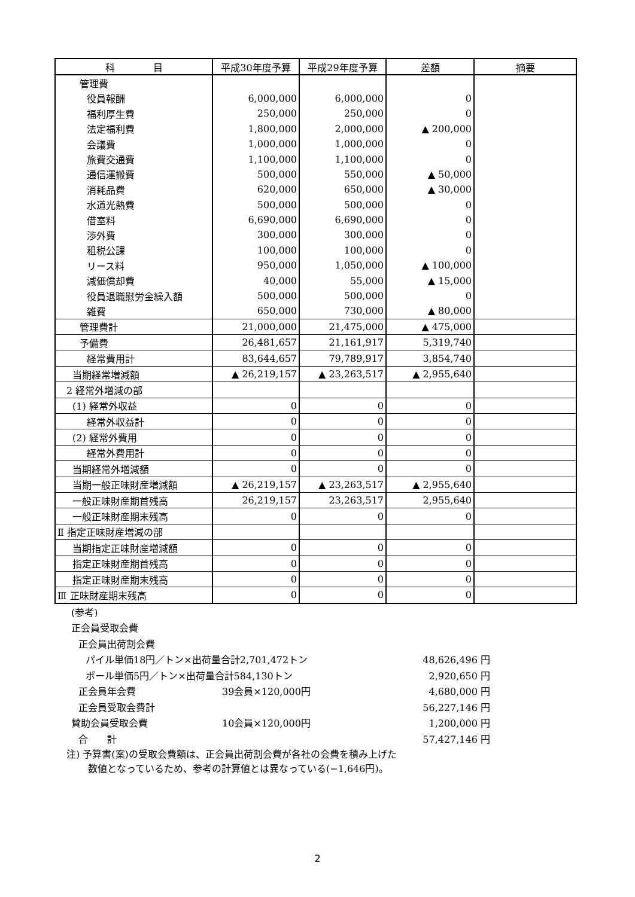| 科 目 | 平成30年度予算 | 平成29年度予算 | 差額 | 摘要 |
| --- | --- | --- | --- | --- |
| 管理費 | | | | |
| 役員報酬 | 6,000,000 | 6,000,000 | 0 | |
| 福利厚生費 | 250,000 | 250,000 | 0 | |
| 法定福利費 | 1,800,000 | 2,000,000 | ▲ 200,000 | |
| 会議費 | 1,000,000 | 1,000,000 | 0 | |
| 旅費交通費 | 1,100,000 | 1,100,000 | 0 | |
| 通信運搬費 | 500,000 | 550,000 | ▲ 50,000 | |
| 消耗品費 | 620,000 | 650,000 | ▲ 30,000 | |
| 水道光熱費 | 500,000 | 500,000 | 0 | |
| 借室料 | 6,690,000 | 6,690,000 | 0 | |
| 渉外費 | 300,000 | 300,000 | 0 | |
| 租税公課 | 100,000 | 100,000 | 0 | |
| リース料 | 950,000 | 1,050,000 | ▲ 100,000 | |
| 減価償却費 | 40,000 | 55,000 | ▲ 15,000 | |
| 役員退職慰労金繰入額 | 500,000 | 500,000 | 0 | |
| 雑費 | 650,000 | 730,000 | ▲ 80,000 | |
| 管理費計 | 21,000,000 | 21,475,000 | ▲ 475,000 | |
| 予備費 | 26,481,657 | 21,161,917 | 5,319,740 | |
| 経常費用計 | 83,644,657 | 79,789,917 | 3,854,740 | |
| 当期経常増減額 | ▲ 26,219,157 | ▲ 23,263,517 | ▲ 2,955,640 | |
| 2 経常外増減の部 | | | | |
| (1) 経常外収益 | 0 | 0 | 0 | |
| 経常外収益計 | 0 | 0 | 0 | |
| (2) 経常外費用 | 0 | 0 | 0 | |
| 経常外費用計 | 0 | 0 | 0 | |
| 当期経常外増減額 | 0 | 0 | 0 | |
| 当期一般正味財産増減額 | ▲ 26,219,157 | ▲ 23,263,517 | ▲ 2,955,640 | |
| 一般正味財産期首残高 | 26,219,157 | 23,263,517 | 2,955,640 | |
| 一般正味財産期末残高 | 0 | 0 | 0 | |
| Ⅱ 指定正味財産増減の部 | | | | |
| 当期指定正味財産増減額 | 0 | 0 | 0 | |
| 指定正味財産期首残高 | 0 | 0 | 0 | |
| 指定正味財産期末残高 | 0 | 0 | 0 | |
| Ⅲ 正味財産期末残高 | 0 | 0 | 0 | |
| (参考) | | |
| 正会員受取会費 | | |
| 正会員出荷割会費 | | |
| パイル単価18円／トン×出荷量合計2,701,472トン | | 48,626,496 円 |
| ポール単価5円／トン×出荷量合計584,130トン | | 2,920,650 円 |
| 正会員年会費 | 39会員×120,000円 | 4,680,000 円 |
| 正会員受取会費計 | | 56,227,146 円 |
| 賛助会員受取会費 | 10会員×120,000円 | 1,200,000 円 |
| 合 計 | | 57,427,146 円 |
注) 予算書(案)の受取会費額は、正会員出荷割会費が各社の会費を積み上げた
数値となっているため、参考の計算値とは異なっている(−1,646円)。
2